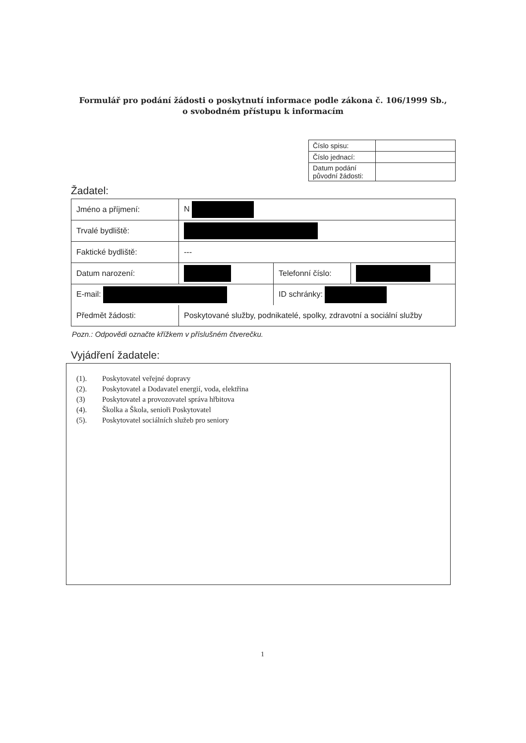Formulář pro podání žádosti o poskytnutí informace podle zákona č. 106/1999 Sb.,
o svobodném přístupu k informacím
| Číslo spisu: | |
| Číslo jednací: | |
| Datum podání původní žádosti: | |
Žadatel:
| Jméno a příjmení: | N | | |
| Trvalé bydliště: | | | |
| Faktické bydliště: | --- | | |
| Datum narození: | | Telefonní číslo: | |
| E-mail: | | ID schránky: | |
| Předmět žádosti: | Poskytované služby, podnikatelé, spolky, zdravotní a sociální služby | | |
Pozn.: Odpovědi označte křížkem v příslušném čtverečku.
Vyjádření žadatele:
(1). Poskytovatel veřejné dopravy
(2). Poskytovatel a Dodavatel energií, voda, elektřina
(3) Poskytovatel a provozovatel správa hřbitova
(4). Školka a Škola, senioři Poskytovatel
(5). Poskytovatel sociálních služeb pro seniory
1